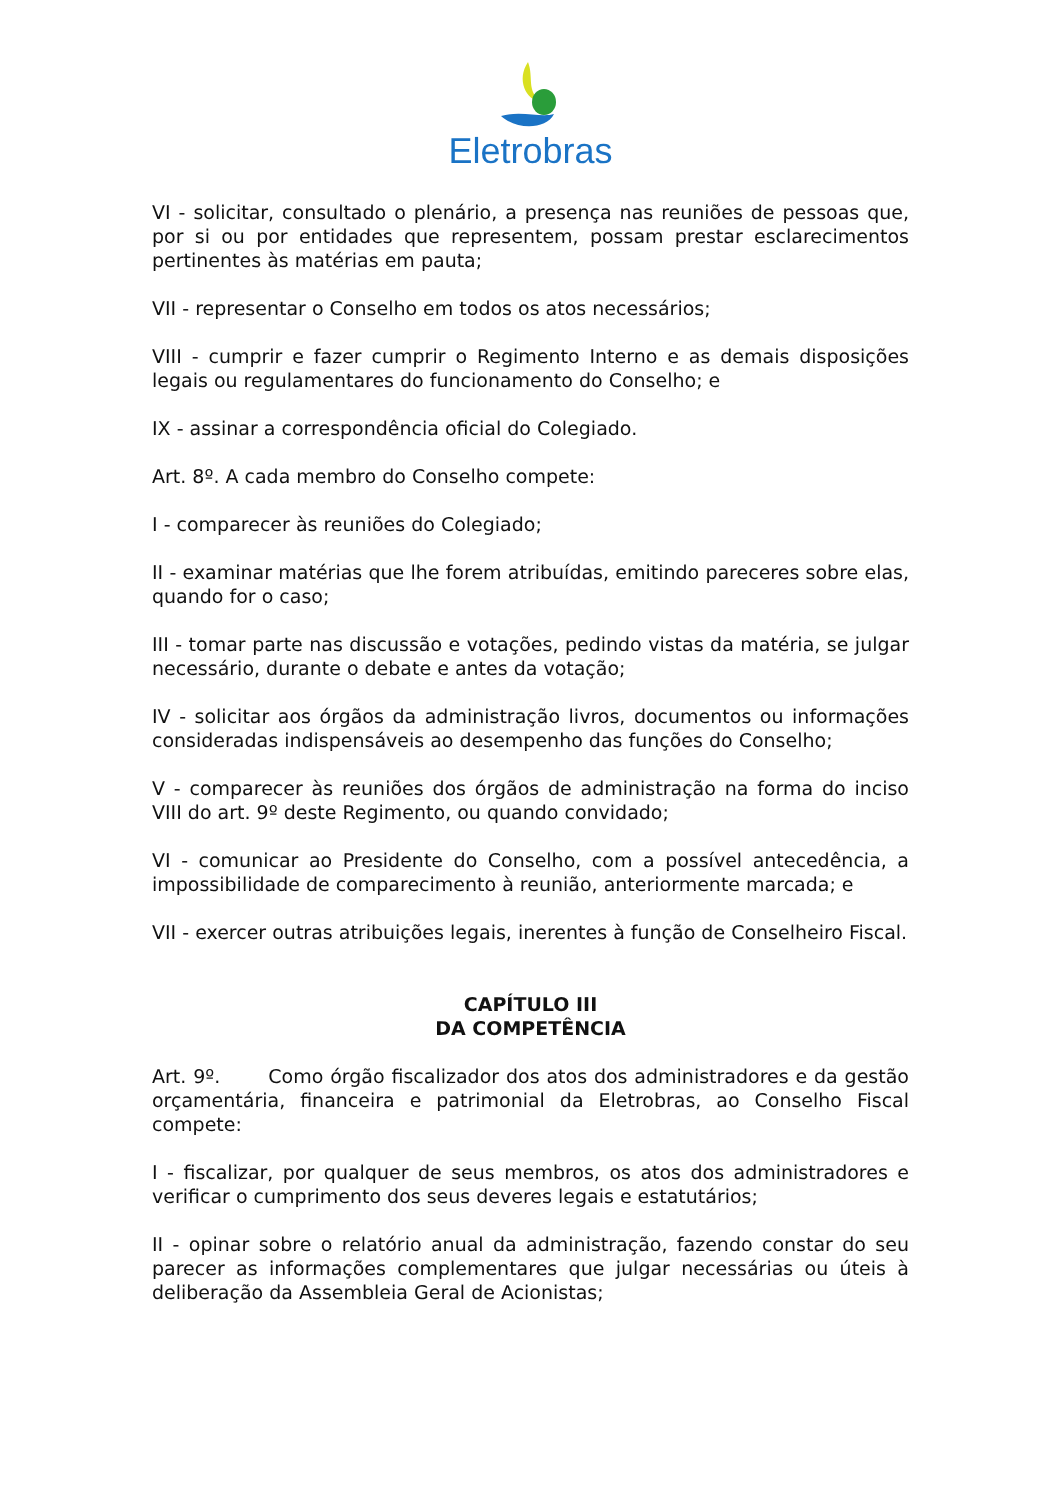Eletrobras
VI - solicitar, consultado o plenário, a presença nas reuniões de pessoas que, por si ou por entidades que representem, possam prestar esclarecimentos pertinentes às matérias em pauta;
VII - representar o Conselho em todos os atos necessários;
VIII - cumprir e fazer cumprir o Regimento Interno e as demais disposições legais ou regulamentares do funcionamento do Conselho; e
IX - assinar a correspondência oficial do Colegiado.
Art. 8º. A cada membro do Conselho compete:
I - comparecer às reuniões do Colegiado;
II - examinar matérias que lhe forem atribuídas, emitindo pareceres sobre elas, quando for o caso;
III - tomar parte nas discussão e votações, pedindo vistas da matéria, se julgar necessário, durante o debate e antes da votação;
IV - solicitar aos órgãos da administração livros, documentos ou informações consideradas indispensáveis ao desempenho das funções do Conselho;
V - comparecer às reuniões dos órgãos de administração na forma do inciso VIII do art. 9º deste Regimento, ou quando convidado;
VI - comunicar ao Presidente do Conselho, com a possível antecedência, a impossibilidade de comparecimento à reunião, anteriormente marcada; e
VII - exercer outras atribuições legais, inerentes à função de Conselheiro Fiscal.
CAPÍTULO III
DA COMPETÊNCIA
Art. 9º. Como órgão fiscalizador dos atos dos administradores e da gestão orçamentária, financeira e patrimonial da Eletrobras, ao Conselho Fiscal compete:
I - fiscalizar, por qualquer de seus membros, os atos dos administradores e verificar o cumprimento dos seus deveres legais e estatutários;
II - opinar sobre o relatório anual da administração, fazendo constar do seu parecer as informações complementares que julgar necessárias ou úteis à deliberação da Assembleia Geral de Acionistas;